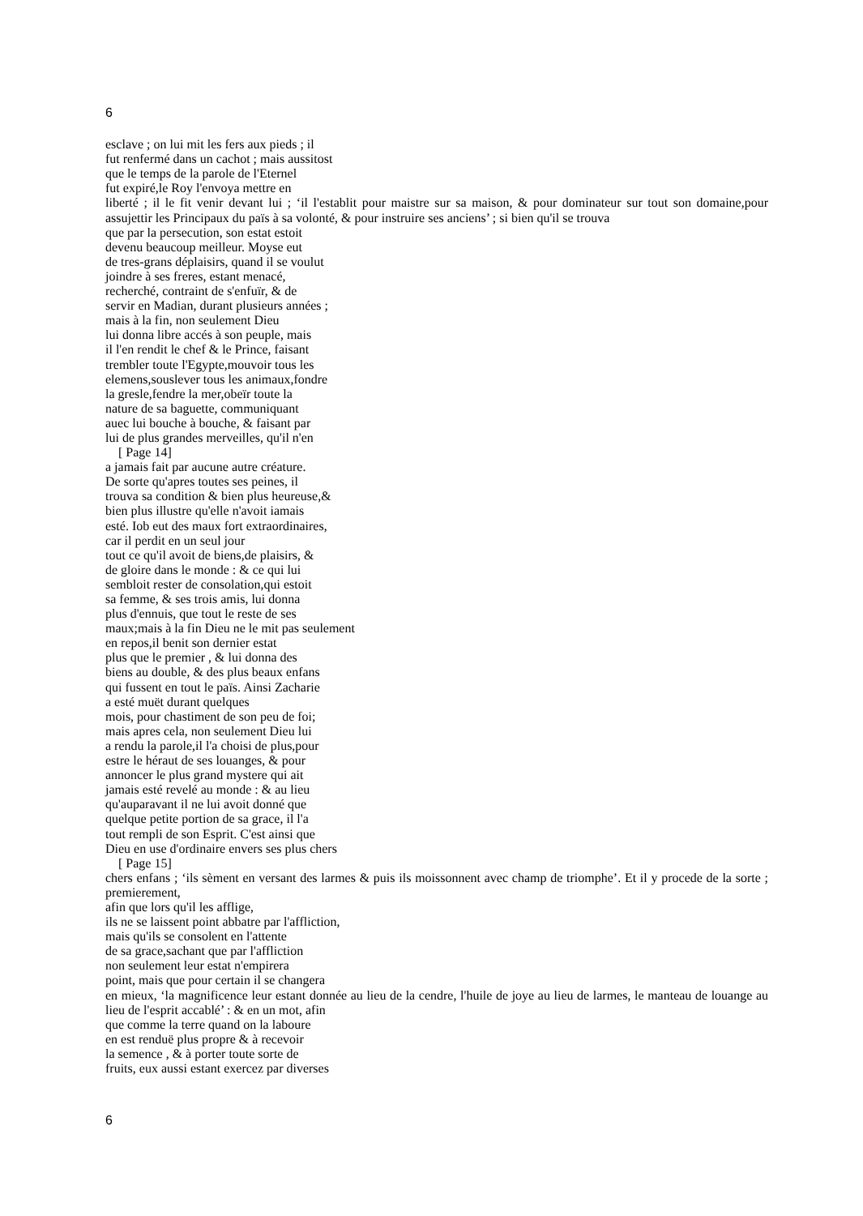6
esclave ; on lui mit les fers aux pieds ; il
fut renfermé dans un cachot ; mais aussitost
que le temps de la parole de l'Eternel
fut expiré,le Roy l'envoya mettre en
liberté ; il le fit venir devant lui ; ‘il l'establit pour maistre sur sa maison, & pour dominateur sur tout son domaine,pour assujettir les Principaux du païs à sa volonté, & pour instruire ses anciens’ ; si bien qu'il se trouva
que par la persecution, son estat estoit
devenu beaucoup meilleur. Moyse eut
de tres-grans déplaisirs, quand il se voulut
joindre à ses freres, estant menacé,
recherché, contraint de s'enfuïr, & de
servir en Madian, durant plusieurs années ;
mais à la fin, non seulement Dieu
lui donna libre accés à son peuple, mais
il l'en rendit le chef & le Prince, faisant
trembler toute l'Egypte,mouvoir tous les
elemens,souslever tous les animaux,fondre
la gresle,fendre la mer,obeïr toute la
nature de sa baguette, communiquant
auec lui bouche à bouche, & faisant par
lui de plus grandes merveilles, qu'il n'en
[ Page 14]
a jamais fait par aucune autre créature.
De sorte qu'apres toutes ses peines, il
trouva sa condition & bien plus heureuse,&
bien plus illustre qu'elle n'avoit iamais
esté. Iob eut des maux fort extraordinaires,
car il perdit en un seul jour
tout ce qu'il avoit de biens,de plaisirs, &
de gloire dans le monde : & ce qui lui
sembloit rester de consolation,qui estoit
sa femme, & ses trois amis, lui donna
plus d'ennuis, que tout le reste de ses
maux;mais à la fin Dieu ne le mit pas seulement
en repos,il benit son dernier estat
plus que le premier , & lui donna des
biens au double, & des plus beaux enfans
qui fussent en tout le païs. Ainsi Zacharie
a esté muët durant quelques
mois, pour chastiment de son peu de foi;
mais apres cela, non seulement Dieu lui
a rendu la parole,il l'a choisi de plus,pour
estre le héraut de ses louanges, & pour
annoncer le plus grand mystere qui ait
jamais esté revelé au monde : & au lieu
qu'auparavant il ne lui avoit donné que
quelque petite portion de sa grace, il l'a
tout rempli de son Esprit. C'est ainsi que
Dieu en use d'ordinaire envers ses plus chers
[ Page 15]
chers enfans ; ‘ils sèment en versant des larmes & puis ils moissonnent avec champ de triomphe’. Et il y procede de la sorte ; premierement,
afin que lors qu'il les afflige,
ils ne se laissent point abbatre par l'affliction,
mais qu'ils se consolent en l'attente
de sa grace,sachant que par l'affliction
non seulement leur estat n'empirera
point, mais que pour certain il se changera
en mieux, ‘la magnificence leur estant donnée au lieu de la cendre, l'huile de joye au lieu de larmes, le manteau de louange au lieu de l'esprit accablé’ : & en un mot, afin
que comme la terre quand on la laboure
en est renduë plus propre & à recevoir
la semence , & à porter toute sorte de
fruits, eux aussi estant exercez par diverses
6